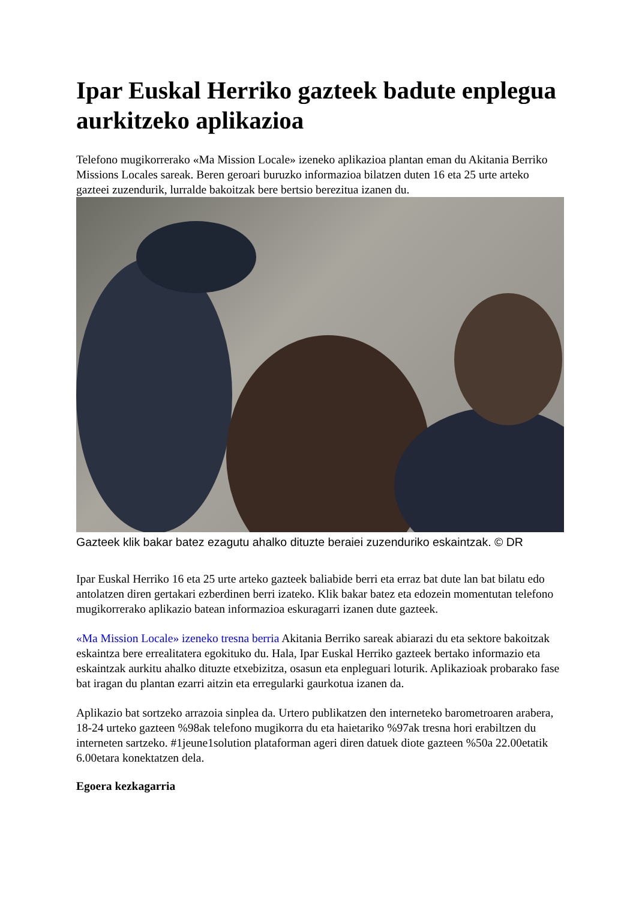Ipar Euskal Herriko gazteek badute enplegua aurkitzeko aplikazioa
Telefono mugikorrerako «Ma Mission Locale» izeneko aplikazioa plantan eman du Akitania Berriko Missions Locales sareak. Beren geroari buruzko informazioa bilatzen duten 16 eta 25 urte arteko gazteei zuzendurik, lurralde bakoitzak bere bertsio berezitua izanen du.
Gazteek klik bakar batez ezagutu ahalko dituzte beraiei zuzenduriko eskaintzak. © DR
Ipar Euskal Herriko 16 eta 25 urte arteko gazteek baliabide berri eta erraz bat dute lan bat bilatu edo antolatzen diren gertakari ezberdinen berri izateko. Klik bakar batez eta edozein momentutan telefono mugikorrerako aplikazio batean informazioa eskuragarri izanen dute gazteek.
«Ma Mission Locale» izeneko tresna berria Akitania Berriko sareak abiarazi du eta sektore bakoitzak eskaintza bere errealitatera egokituko du. Hala, Ipar Euskal Herriko gazteek bertako informazio eta eskaintzak aurkitu ahalko dituzte etxebizitza, osasun eta enpleguari loturik. Aplikazioak probarako fase bat iragan du plantan ezarri aitzin eta erregularki gaurkotua izanen da.
Aplikazio bat sortzeko arrazoia sinplea da. Urtero publikatzen den interneteko barometroaren arabera, 18-24 urteko gazteen %98ak telefono mugikorra du eta haietariko %97ak tresna hori erabiltzen du interneten sartzeko. #1jeune1solution plataforman ageri diren datuek diote gazteen %50a 22.00etatik 6.00etara konektatzen dela.
Egoera kezkagarria